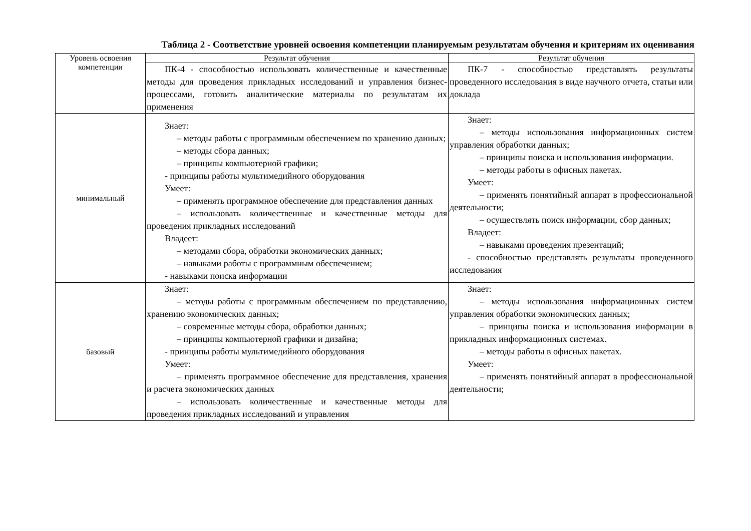Таблица 2 - Соответствие уровней освоения компетенции планируемым результатам обучения и критериям их оценивания
| Уровень освоения компетенции | Результат обучения | Результат обучения |
| --- | --- | --- |
| | ПК-4 - способностью использовать количественные и качественные методы для проведения прикладных исследований и управления бизнес-процессами, готовить аналитические материалы по результатам их применения | ПК-7 - способностью представлять результаты проведенного исследования в виде научного отчета, статьи или доклада |
| минимальный | Знает: – методы работы с программным обеспечением по хранению данных; – методы сбора данных; – принципы компьютерной графики; - принципы работы мультимедийного оборудования Умеет: – применять программное обеспечение для представления данных – использовать количественные и качественные методы для проведения прикладных исследований Владеет: – методами сбора, обработки экономических данных; – навыками работы с программным обеспечением; - навыками поиска информации | Знает: – методы использования информационных систем управления обработки данных; – принципы поиска и использования информации. – методы работы в офисных пакетах. Умеет: – применять понятийный аппарат в профессиональной деятельности; – осуществлять поиск информации, сбор данных; Владеет: – навыками проведения презентаций; - способностью представлять результаты проведенного исследования |
| базовый | Знает: – методы работы с программным обеспечением по представлению, хранению экономических данных; – современные методы сбора, обработки данных; – принципы компьютерной графики и дизайна; - принципы работы мультимедийного оборудования Умеет: – применять программное обеспечение для представления, хранения и расчета экономических данных – использовать количественные и качественные методы для проведения прикладных исследований и управления | Знает: – методы использования информационных систем управления обработки экономических данных; – принципы поиска и использования информации в прикладных информационных системах. – методы работы в офисных пакетах. Умеет: – применять понятийный аппарат в профессиональной деятельности; |